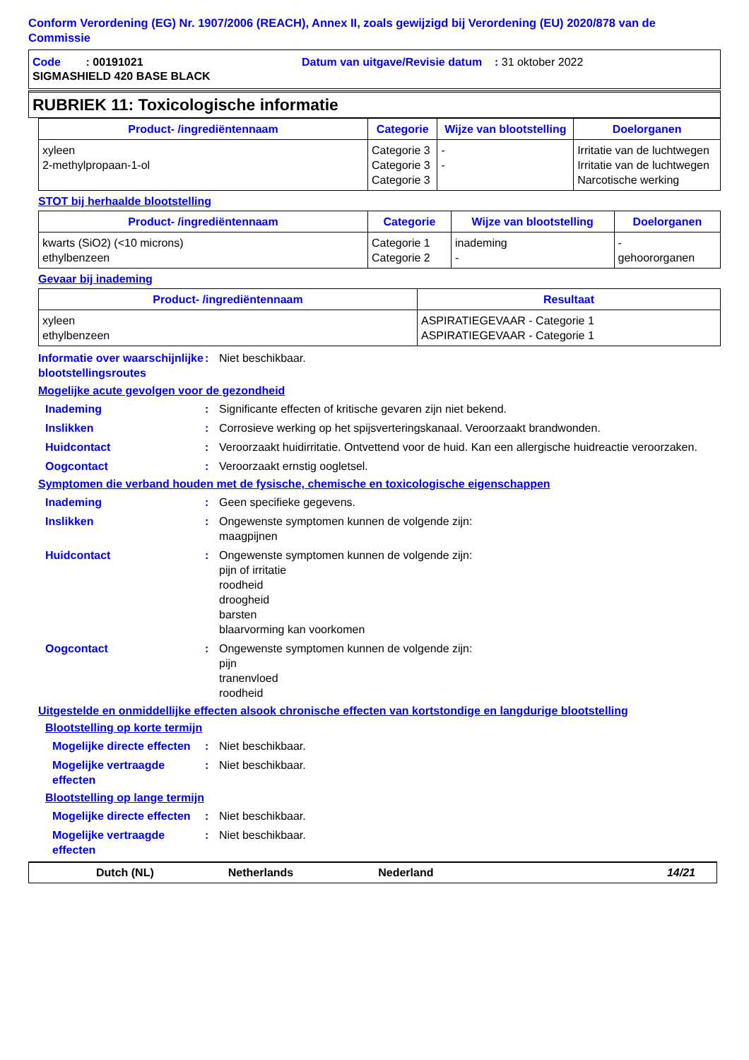Conform Verordening (EG) Nr. 1907/2006 (REACH), Annex II, zoals gewijzigd bij Verordening (EU) 2020/878 van de Commissie
Code : 00191021 Datum van uitgave/Revisie datum : 31 oktober 2022
SIGMASHIELD 420 BASE BLACK
RUBRIEK 11: Toxicologische informatie
| Product- /ingrediëntennaam | Categorie | Wijze van blootstelling | Doelorganen |
| --- | --- | --- | --- |
| xyleen 2-methylpropaan-1-ol | Categorie 3 Categorie 3 Categorie 3 | - - | Irritatie van de luchtwegen Irritatie van de luchtwegen Narcotische werking |
STOT bij herhaalde blootstelling
| Product- /ingrediëntennaam | Categorie | Wijze van blootstelling | Doelorganen |
| --- | --- | --- | --- |
| kwarts (SiO2) (<10 microns) ethylbenzeen | Categorie 1 Categorie 2 | inademing - | - gehoororganen |
Gevaar bij inademing
| Product- /ingrediëntennaam | Resultaat |
| --- | --- |
| xyleen ethylbenzeen | ASPIRATIEGEVAAR - Categorie 1 ASPIRATIEGEVAAR - Categorie 1 |
Informatie over waarschijnlijke blootstellingsroutes
: Niet beschikbaar.
Mogelijke acute gevolgen voor de gezondheid
Inademing : Significante effecten of kritische gevaren zijn niet bekend.
Inslikken : Corrosieve werking op het spijsverteringskanaal. Veroorzaakt brandwonden.
Huidcontact : Veroorzaakt huidirritatie. Ontvettend voor de huid. Kan een allergische huidreactie veroorzaken.
Oogcontact : Veroorzaakt ernstig oogletsel.
Symptomen die verband houden met de fysische, chemische en toxicologische eigenschappen
Inademing : Geen specifieke gegevens.
Inslikken : Ongewenste symptomen kunnen de volgende zijn:
maagpijnen
Huidcontact : Ongewenste symptomen kunnen de volgende zijn:
pijn of irritatie
roodheid
droogheid
barsten
blaarvorming kan voorkomen
Oogcontact : Ongewenste symptomen kunnen de volgende zijn:
pijn
tranenvloed
roodheid
Uitgestelde en onmiddellijke effecten alsook chronische effecten van kortstondige en langdurige blootstelling
Blootstelling op korte termijn
Mogelijke directe effecten
: Niet beschikbaar.
Mogelijke vertraagde effecten
: Niet beschikbaar.
Blootstelling op lange termijn
Mogelijke directe effecten
: Niet beschikbaar.
Mogelijke vertraagde effecten
: Niet beschikbaar.
Dutch (NL) Netherlands Nederland 14/21